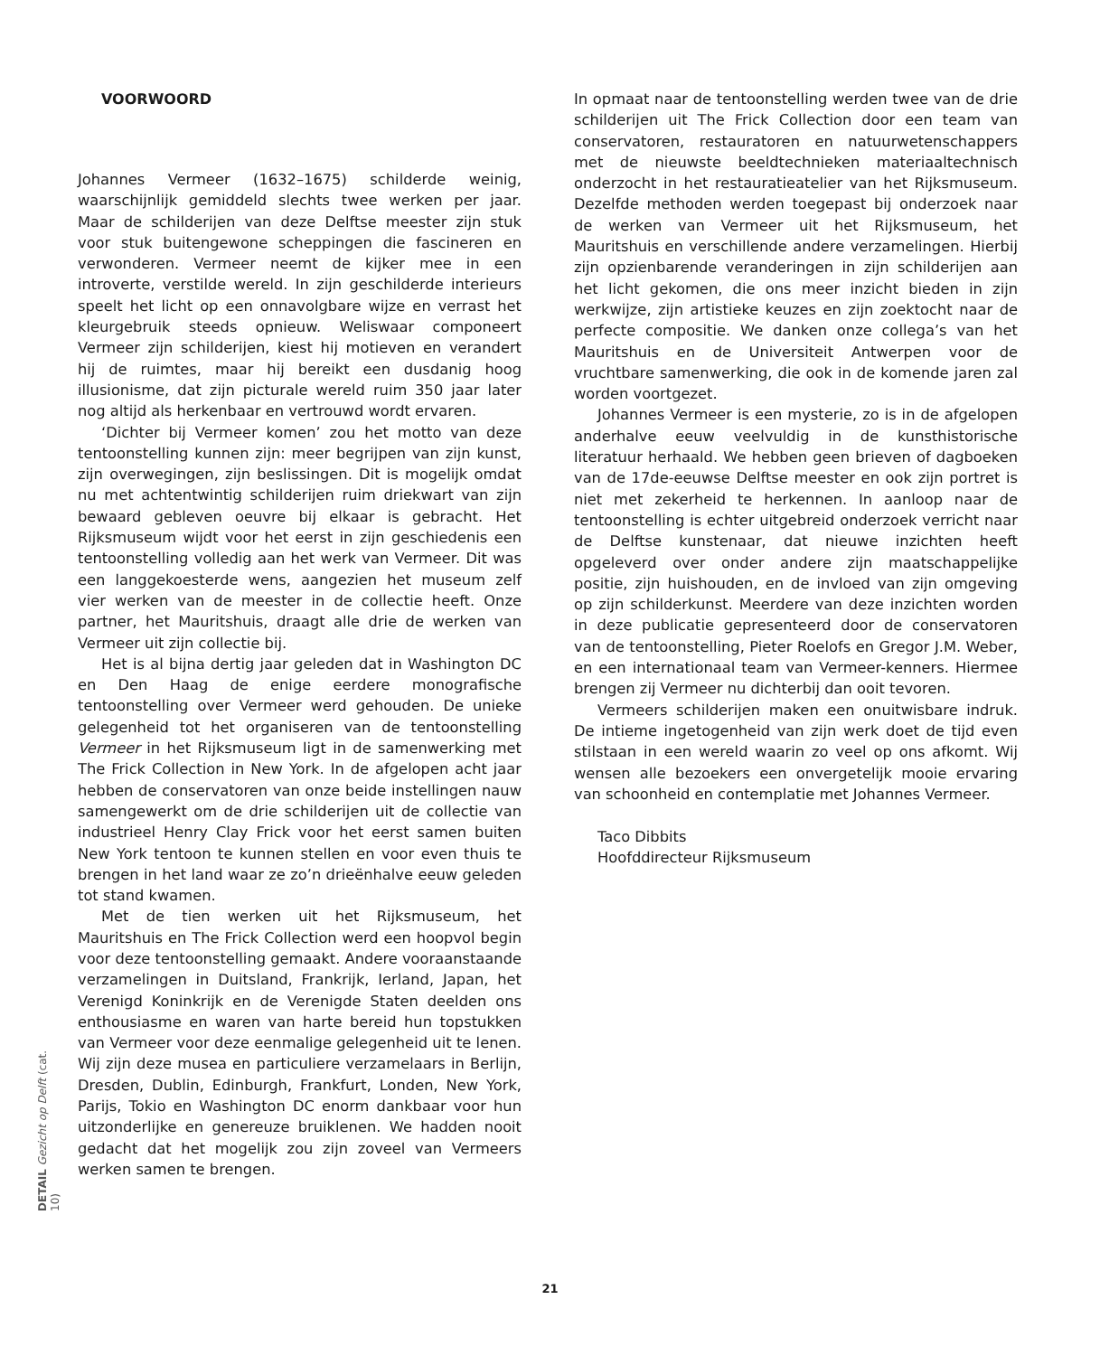VOORWOORD
Johannes Vermeer (1632–1675) schilderde weinig, waarschijnlijk gemiddeld slechts twee werken per jaar. Maar de schilderijen van deze Delftse meester zijn stuk voor stuk buitengewone scheppingen die fascineren en verwonderen. Vermeer neemt de kijker mee in een introverte, verstilde wereld. In zijn geschilderde interieurs speelt het licht op een onnavolgbare wijze en verrast het kleurgebruik steeds opnieuw. Weliswaar componeert Vermeer zijn schilderijen, kiest hij motieven en verandert hij de ruimtes, maar hij bereikt een dusdanig hoog illusionisme, dat zijn picturale wereld ruim 350 jaar later nog altijd als herkenbaar en vertrouwd wordt ervaren.
‘Dichter bij Vermeer komen’ zou het motto van deze tentoonstelling kunnen zijn: meer begrijpen van zijn kunst, zijn overwegingen, zijn beslissingen. Dit is mogelijk omdat nu met achtentwintig schilderijen ruim driekwart van zijn bewaard gebleven oeuvre bij elkaar is gebracht. Het Rijksmuseum wijdt voor het eerst in zijn geschiedenis een tentoonstelling volledig aan het werk van Vermeer. Dit was een langgekoesterde wens, aangezien het museum zelf vier werken van de meester in de collectie heeft. Onze partner, het Mauritshuis, draagt alle drie de werken van Vermeer uit zijn collectie bij.
Het is al bijna dertig jaar geleden dat in Washington DC en Den Haag de enige eerdere monografische tentoonstelling over Vermeer werd gehouden. De unieke gelegenheid tot het organiseren van de tentoonstelling Vermeer in het Rijksmuseum ligt in de samenwerking met The Frick Collection in New York. In de afgelopen acht jaar hebben de conservatoren van onze beide instellingen nauw samengewerkt om de drie schilderijen uit de collectie van industrieel Henry Clay Frick voor het eerst samen buiten New York tentoon te kunnen stellen en voor even thuis te brengen in het land waar ze zo’n drieënhalve eeuw geleden tot stand kwamen.
Met de tien werken uit het Rijksmuseum, het Mauritshuis en The Frick Collection werd een hoopvol begin voor deze tentoonstelling gemaakt. Andere vooraanstaande verzamelingen in Duitsland, Frankrijk, Ierland, Japan, het Verenigd Koninkrijk en de Verenigde Staten deelden ons enthousiasme en waren van harte bereid hun topstukken van Vermeer voor deze eenmalige gelegenheid uit te lenen. Wij zijn deze musea en particuliere verzamelaars in Berlijn, Dresden, Dublin, Edinburgh, Frankfurt, Londen, New York, Parijs, Tokio en Washington DC enorm dankbaar voor hun uitzonderlijke en genereuze bruiklenen. We hadden nooit gedacht dat het mogelijk zou zijn zoveel van Vermeers werken samen te brengen.
In opmaat naar de tentoonstelling werden twee van de drie schilderijen uit The Frick Collection door een team van conservatoren, restauratoren en natuurwetenschappers met de nieuwste beeldtechnieken materiaaltechnisch onderzocht in het restauratieatelier van het Rijksmuseum. Dezelfde methoden werden toegepast bij onderzoek naar de werken van Vermeer uit het Rijksmuseum, het Mauritshuis en verschillende andere verzamelingen. Hierbij zijn opzienbarende veranderingen in zijn schilderijen aan het licht gekomen, die ons meer inzicht bieden in zijn werkwijze, zijn artistieke keuzes en zijn zoektocht naar de perfecte compositie. We danken onze collega’s van het Mauritshuis en de Universiteit Antwerpen voor de vruchtbare samenwerking, die ook in de komende jaren zal worden voortgezet.
Johannes Vermeer is een mysterie, zo is in de afgelopen anderhalve eeuw veelvuldig in de kunsthistorische literatuur herhaald. We hebben geen brieven of dagboeken van de 17de-eeuwse Delftse meester en ook zijn portret is niet met zekerheid te herkennen. In aanloop naar de tentoonstelling is echter uitgebreid onderzoek verricht naar de Delftse kunstenaar, dat nieuwe inzichten heeft opgeleverd over onder andere zijn maatschappelijke positie, zijn huishouden, en de invloed van zijn omgeving op zijn schilderkunst. Meerdere van deze inzichten worden in deze publicatie gepresenteerd door de conservatoren van de tentoonstelling, Pieter Roelofs en Gregor J.M. Weber, en een internationaal team van Vermeer-kenners. Hiermee brengen zij Vermeer nu dichterbij dan ooit tevoren.
Vermeers schilderijen maken een onuitwisbare indruk. De intieme ingetogenheid van zijn werk doet de tijd even stilstaan in een wereld waarin zo veel op ons afkomt. Wij wensen alle bezoekers een onvergetelijk mooie ervaring van schoonheid en contemplatie met Johannes Vermeer.
Taco Dibbits
Hoofddirecteur Rijksmuseum
DETAIL Gezicht op Delft (cat. 10)
21